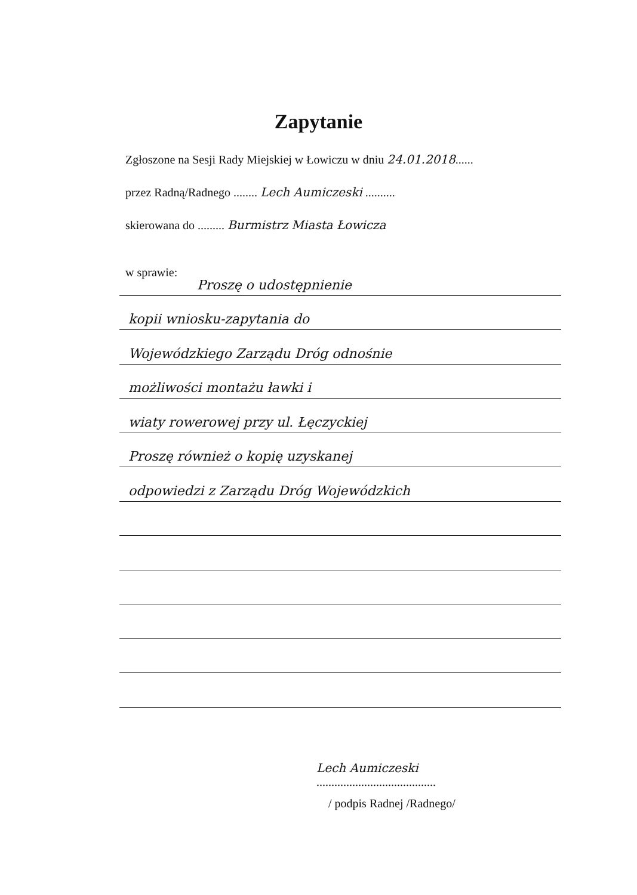Zapytanie
Zgłoszone na Sesji Rady Miejskiej w Łowiczu w dniu 24.01.2018......
przez Radną/Radnego ........ Lech Aumiczeski ..........
skierowana do ......... Burmistrz Miasta Łowicza
w sprawie:
Proszę o udostępnienie
kopii wniosku-zapytania do
Wojewódzkiego Zarządu Dróg odnośnie
możliwości montażu ławki i
wiaty rowerowej przy ul. Łęczyckiej
Proszę również o kopię uzyskanej
odpowiedzi z Zarządu Dróg Wojewódzkich
Lech Aumiczeski
........................................
/ podpis Radnej /Radnego/